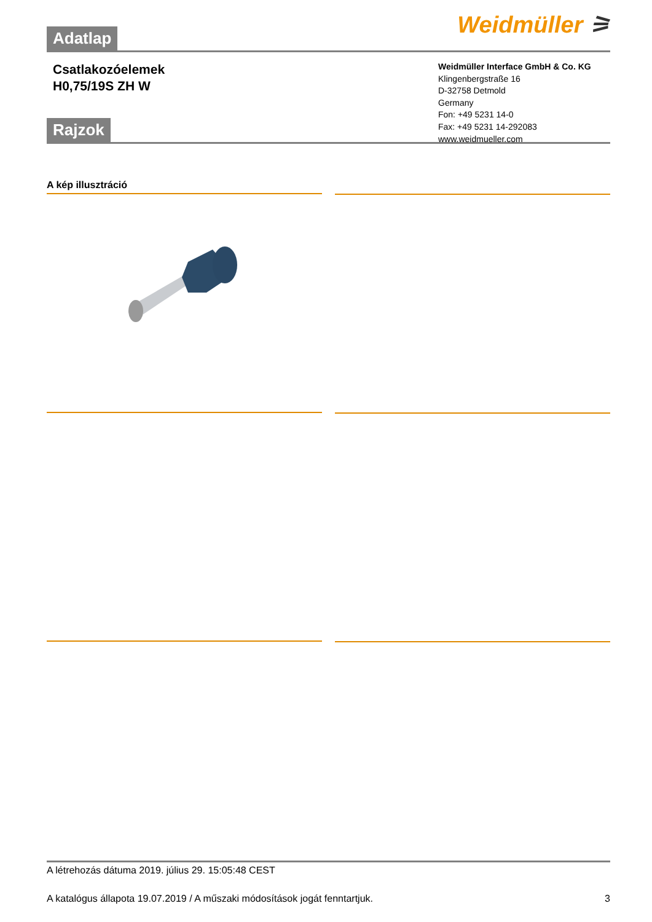Adatlap
Weidmüller ⚞
Csatlakozóelemek
H0,75/19S ZH W
Weidmüller Interface GmbH & Co. KG
Klingenbergstraße 16
D-32758 Detmold
Germany
Fon: +49 5231 14-0
Fax: +49 5231 14-292083
www.weidmueller.com
Rajzok
A kép illusztráció
A létrehozás dátuma 2019. július 29. 15:05:48 CEST
A katalógus állapota 19.07.2019 / A műszaki módosítások jogát fenntartjuk. 3